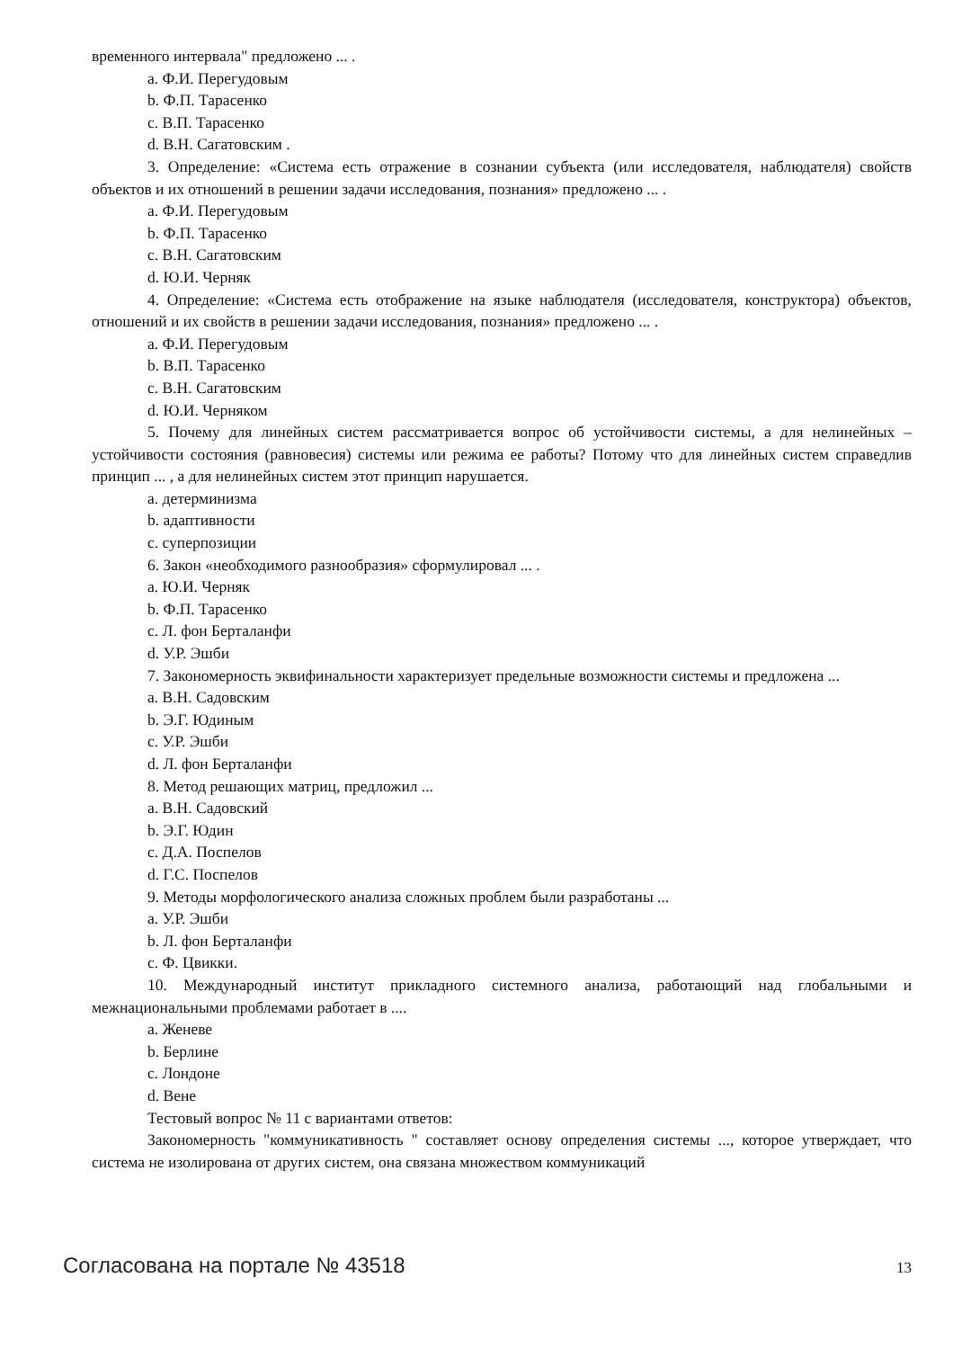временного интервала" предложено ... .
a. Ф.И. Перегудовым
b. Ф.П. Тарасенко
c. В.П. Тарасенко
d. В.Н. Сагатовским .
3. Определение: «Система есть отражение в сознании субъекта (или исследователя, наблюдателя) свойств объектов и их отношений в решении задачи исследования, познания» предложено ... .
a. Ф.И. Перегудовым
b. Ф.П. Тарасенко
c. В.Н. Сагатовским
d. Ю.И. Черняк
4. Определение: «Система есть отображение на языке наблюдателя (исследователя, конструктора) объектов, отношений и их свойств в решении задачи исследования, познания» предложено ... .
a. Ф.И. Перегудовым
b. В.П. Тарасенко
c. В.Н. Сагатовским
d. Ю.И. Черняком
5. Почему для линейных систем рассматривается вопрос об устойчивости системы, а для нелинейных – устойчивости состояния (равновесия) системы или режима ее работы? Потому что для линейных систем справедлив принцип ... , а для нелинейных систем этот принцип нарушается.
a. детерминизма
b. адаптивности
c. суперпозиции
6. Закон «необходимого разнообразия» сформулировал ... .
a. Ю.И. Черняк
b. Ф.П. Тарасенко
c. Л. фон Берталанфи
d. У.Р. Эшби
7. Закономерность эквифинальности характеризует предельные возможности системы и предложена ...
a. В.Н. Садовским
b. Э.Г. Юдиным
c. У.Р. Эшби
d. Л. фон Берталанфи
8. Метод решающих матриц, предложил ...
a. В.Н. Садовский
b. Э.Г. Юдин
c. Д.А. Поспелов
d. Г.С. Поспелов
9. Методы морфологического анализа сложных проблем были разработаны ...
a. У.Р. Эшби
b. Л. фон Берталанфи
c. Ф. Цвикки.
10. Международный институт прикладного системного анализа, работающий над глобальными и межнациональными проблемами работает в ....
a. Женеве
b. Берлине
c. Лондоне
d. Вене
Тестовый вопрос № 11 с вариантами ответов:
Закономерность "коммуникативность " составляет основу определения системы ..., которое утверждает, что система не изолирована от других систем, она связана множеством коммуникаций
Согласована на портале № 43518 13